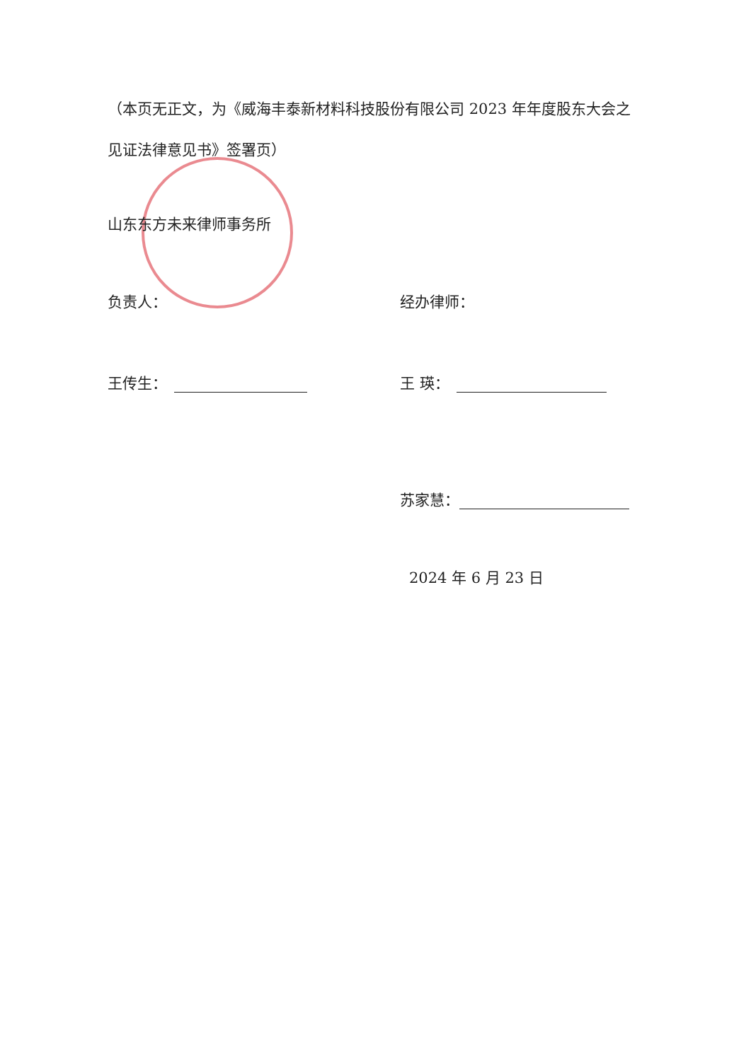（本页无正文，为《威海丰泰新材料科技股份有限公司 2023 年年度股东大会之见证法律意见书》签署页）
山东东方未来律师事务所
负责人： 经办律师：
王传生： 王 瑛：
苏家慧：
2024 年 6 月 23 日